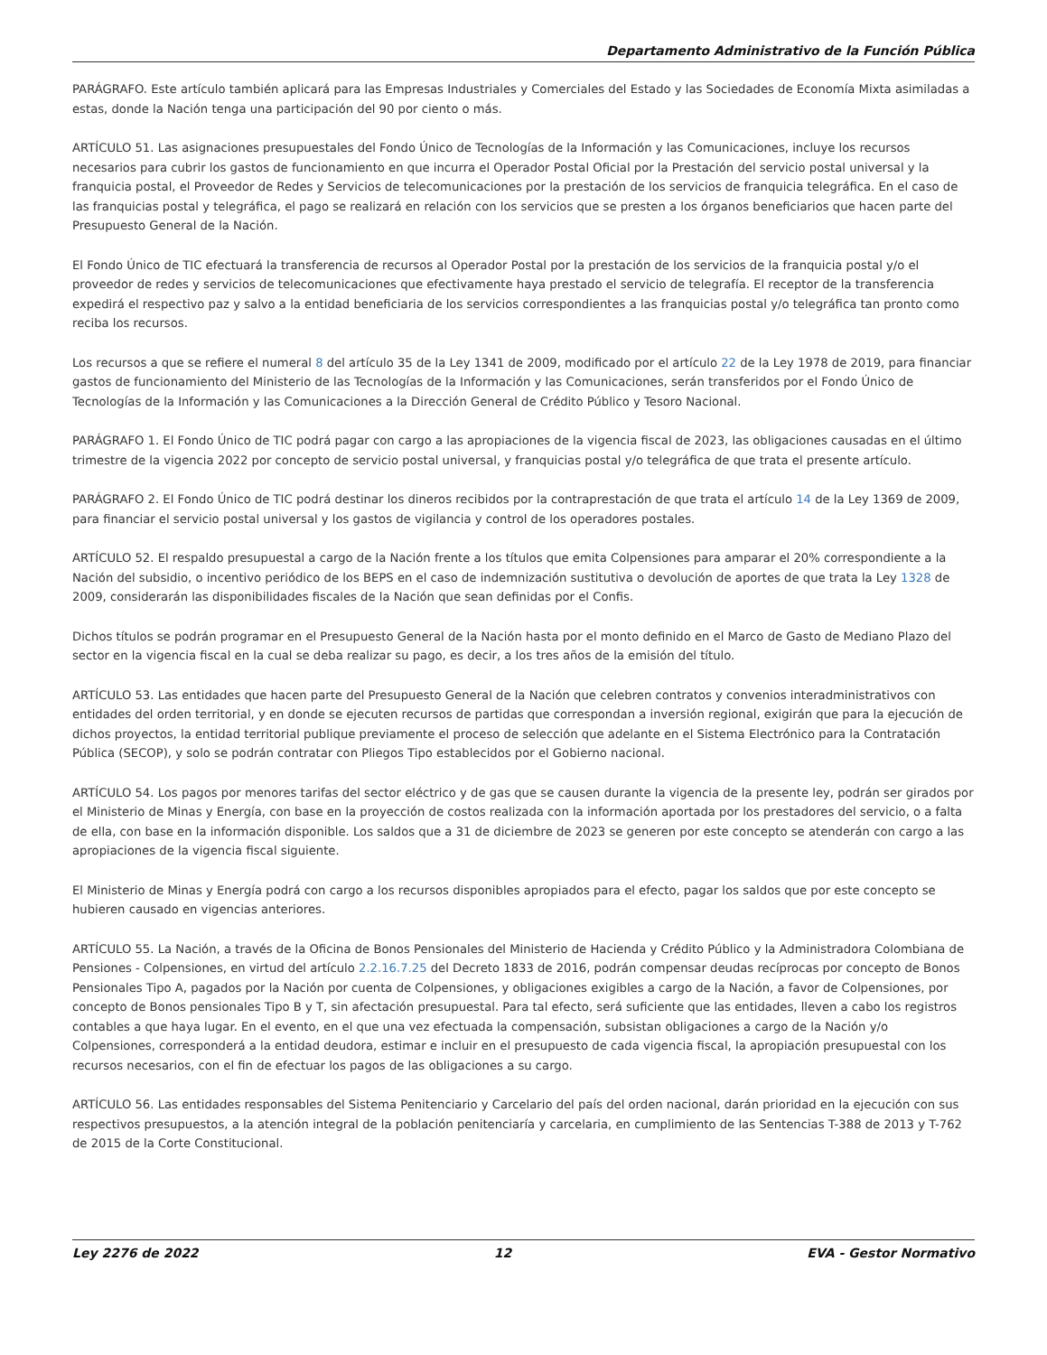Departamento Administrativo de la Función Pública
PARÁGRAFO. Este artículo también aplicará para las Empresas Industriales y Comerciales del Estado y las Sociedades de Economía Mixta asimiladas a estas, donde la Nación tenga una participación del 90 por ciento o más.
ARTÍCULO 51. Las asignaciones presupuestales del Fondo Único de Tecnologías de la Información y las Comunicaciones, incluye los recursos necesarios para cubrir los gastos de funcionamiento en que incurra el Operador Postal Oficial por la Prestación del servicio postal universal y la franquicia postal, el Proveedor de Redes y Servicios de telecomunicaciones por la prestación de los servicios de franquicia telegráfica. En el caso de las franquicias postal y telegráfica, el pago se realizará en relación con los servicios que se presten a los órganos beneficiarios que hacen parte del Presupuesto General de la Nación.
El Fondo Único de TIC efectuará la transferencia de recursos al Operador Postal por la prestación de los servicios de la franquicia postal y/o el proveedor de redes y servicios de telecomunicaciones que efectivamente haya prestado el servicio de telegrafía. El receptor de la transferencia expedirá el respectivo paz y salvo a la entidad beneficiaria de los servicios correspondientes a las franquicias postal y/o telegráfica tan pronto como reciba los recursos.
Los recursos a que se refiere el numeral 8 del artículo 35 de la Ley 1341 de 2009, modificado por el artículo 22 de la Ley 1978 de 2019, para financiar gastos de funcionamiento del Ministerio de las Tecnologías de la Información y las Comunicaciones, serán transferidos por el Fondo Único de Tecnologías de la Información y las Comunicaciones a la Dirección General de Crédito Público y Tesoro Nacional.
PARÁGRAFO 1. El Fondo Único de TIC podrá pagar con cargo a las apropiaciones de la vigencia fiscal de 2023, las obligaciones causadas en el último trimestre de la vigencia 2022 por concepto de servicio postal universal, y franquicias postal y/o telegráfica de que trata el presente artículo.
PARÁGRAFO 2. El Fondo Único de TIC podrá destinar los dineros recibidos por la contraprestación de que trata el artículo 14 de la Ley 1369 de 2009, para financiar el servicio postal universal y los gastos de vigilancia y control de los operadores postales.
ARTÍCULO 52. El respaldo presupuestal a cargo de la Nación frente a los títulos que emita Colpensiones para amparar el 20% correspondiente a la Nación del subsidio, o incentivo periódico de los BEPS en el caso de indemnización sustitutiva o devolución de aportes de que trata la Ley 1328 de 2009, considerarán las disponibilidades fiscales de la Nación que sean definidas por el Confis.
Dichos títulos se podrán programar en el Presupuesto General de la Nación hasta por el monto definido en el Marco de Gasto de Mediano Plazo del sector en la vigencia fiscal en la cual se deba realizar su pago, es decir, a los tres años de la emisión del título.
ARTÍCULO 53. Las entidades que hacen parte del Presupuesto General de la Nación que celebren contratos y convenios interadministrativos con entidades del orden territorial, y en donde se ejecuten recursos de partidas que correspondan a inversión regional, exigirán que para la ejecución de dichos proyectos, la entidad territorial publique previamente el proceso de selección que adelante en el Sistema Electrónico para la Contratación Pública (SECOP), y solo se podrán contratar con Pliegos Tipo establecidos por el Gobierno nacional.
ARTÍCULO 54. Los pagos por menores tarifas del sector eléctrico y de gas que se causen durante la vigencia de la presente ley, podrán ser girados por el Ministerio de Minas y Energía, con base en la proyección de costos realizada con la información aportada por los prestadores del servicio, o a falta de ella, con base en la información disponible. Los saldos que a 31 de diciembre de 2023 se generen por este concepto se atenderán con cargo a las apropiaciones de la vigencia fiscal siguiente.
El Ministerio de Minas y Energía podrá con cargo a los recursos disponibles apropiados para el efecto, pagar los saldos que por este concepto se hubieren causado en vigencias anteriores.
ARTÍCULO 55. La Nación, a través de la Oficina de Bonos Pensionales del Ministerio de Hacienda y Crédito Público y la Administradora Colombiana de Pensiones - Colpensiones, en virtud del artículo 2.2.16.7.25 del Decreto 1833 de 2016, podrán compensar deudas recíprocas por concepto de Bonos Pensionales Tipo A, pagados por la Nación por cuenta de Colpensiones, y obligaciones exigibles a cargo de la Nación, a favor de Colpensiones, por concepto de Bonos pensionales Tipo B y T, sin afectación presupuestal. Para tal efecto, será suficiente que las entidades, lleven a cabo los registros contables a que haya lugar. En el evento, en el que una vez efectuada la compensación, subsistan obligaciones a cargo de la Nación y/o Colpensiones, corresponderá a la entidad deudora, estimar e incluir en el presupuesto de cada vigencia fiscal, la apropiación presupuestal con los recursos necesarios, con el fin de efectuar los pagos de las obligaciones a su cargo.
ARTÍCULO 56. Las entidades responsables del Sistema Penitenciario y Carcelario del país del orden nacional, darán prioridad en la ejecución con sus respectivos presupuestos, a la atención integral de la población penitenciaría y carcelaria, en cumplimiento de las Sentencias T-388 de 2013 y T-762 de 2015 de la Corte Constitucional.
Ley 2276 de 2022 12 EVA - Gestor Normativo